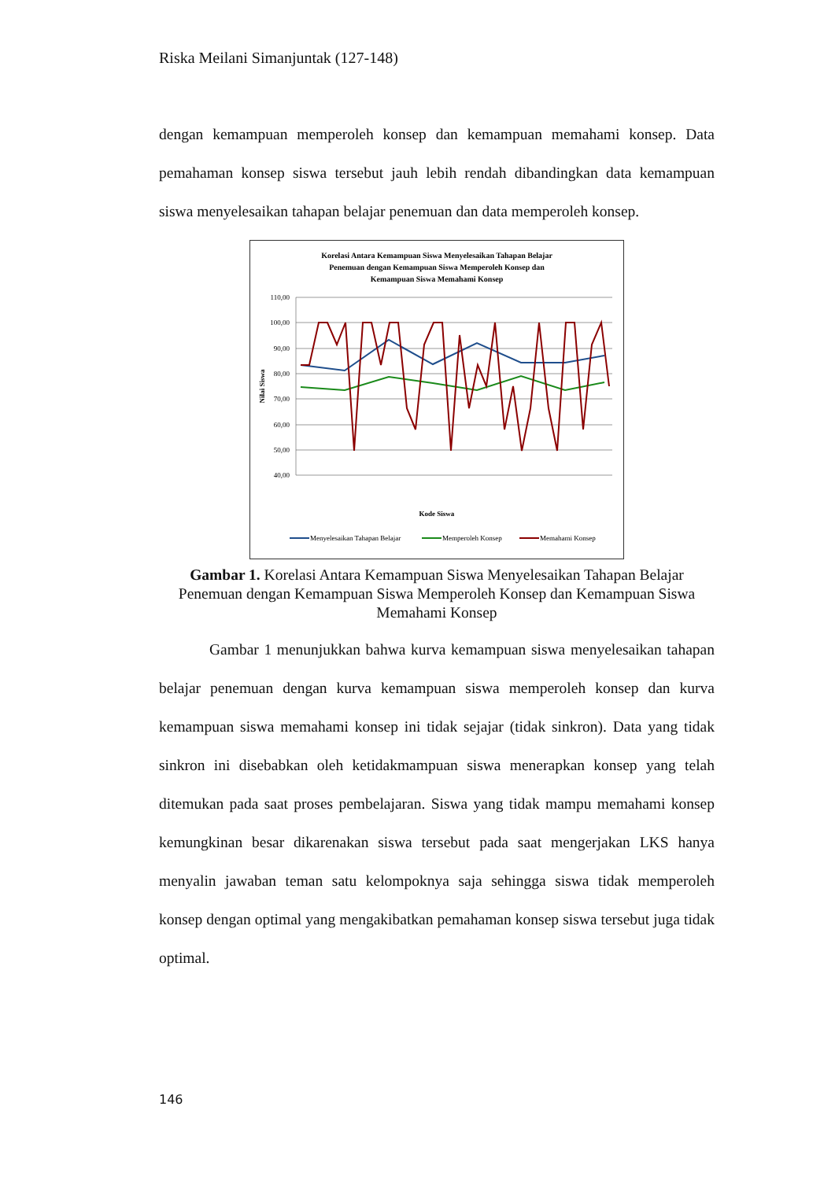Riska Meilani Simanjuntak (127-148)
dengan kemampuan memperoleh konsep dan kemampuan memahami konsep. Data pemahaman konsep siswa tersebut jauh lebih rendah dibandingkan data kemampuan siswa menyelesaikan tahapan belajar penemuan dan data memperoleh konsep.
Korelasi Antara Kemampuan Siswa Menyelesaikan Tahapan Belajar
Penemuan dengan Kemampuan Siswa Memperoleh Konsep dan
Kemampuan Siswa Memahami Konsep
110,00
100,00
90,00
80,00
70,00
60,00
50,00
40,00
Nilai Siswa
Kode Siswa
Menyelesaikan Tahapan Belajar
Memperoleh Konsep
Memahami Konsep
Gambar 1. Korelasi Antara Kemampuan Siswa Menyelesaikan Tahapan Belajar Penemuan dengan Kemampuan Siswa Memperoleh Konsep dan Kemampuan Siswa Memahami Konsep
Gambar 1 menunjukkan bahwa kurva kemampuan siswa menyelesaikan tahapan belajar penemuan dengan kurva kemampuan siswa memperoleh konsep dan kurva kemampuan siswa memahami konsep ini tidak sejajar (tidak sinkron). Data yang tidak sinkron ini disebabkan oleh ketidakmampuan siswa menerapkan konsep yang telah ditemukan pada saat proses pembelajaran. Siswa yang tidak mampu memahami konsep kemungkinan besar dikarenakan siswa tersebut pada saat mengerjakan LKS hanya menyalin jawaban teman satu kelompoknya saja sehingga siswa tidak memperoleh konsep dengan optimal yang mengakibatkan pemahaman konsep siswa tersebut juga tidak optimal.
146